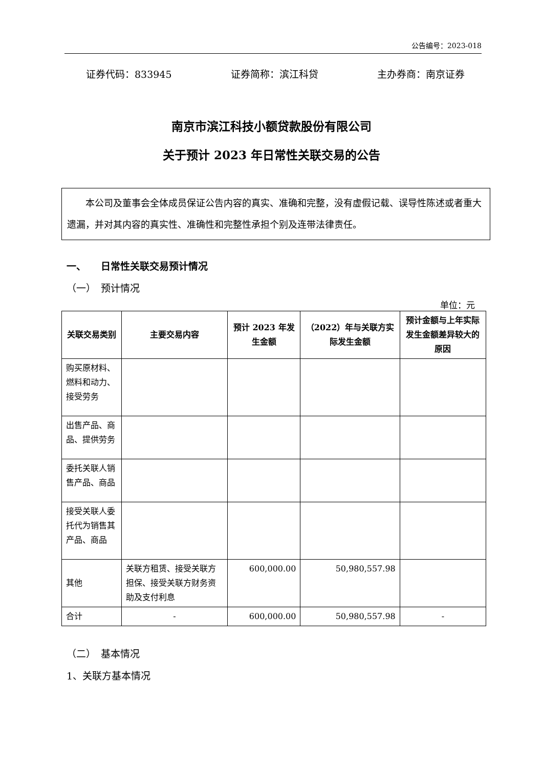公告编号：2023-018
证券代码：833945 证券简称：滨江科贷 主办券商：南京证券
南京市滨江科技小额贷款股份有限公司
关于预计 2023 年日常性关联交易的公告
　　本公司及董事会全体成员保证公告内容的真实、准确和完整，没有虚假记载、误导性陈述或者重大遗漏，并对其内容的真实性、准确性和完整性承担个别及连带法律责任。
一、　　日常性关联交易预计情况
（一）　预计情况
单位：元
| 关联交易类别 | 主要交易内容 | 预计 2023 年发生金额 | （2022）年与关联方实际发生金额 | 预计金额与上年实际发生金额差异较大的原因 |
| --- | --- | --- | --- | --- |
| 购买原材料、燃料和动力、接受劳务 | | | | |
| 出售产品、商品、提供劳务 | | | | |
| 委托关联人销售产品、商品 | | | | |
| 接受关联人委托代为销售其产品、商品 | | | | |
| 其他 | 关联方租赁、接受关联方担保、接受关联方财务资助及支付利息 | 600,000.00 | 50,980,557.98 | |
| 合计 | - | 600,000.00 | 50,980,557.98 | - |
（二）　基本情况
1、关联方基本情况